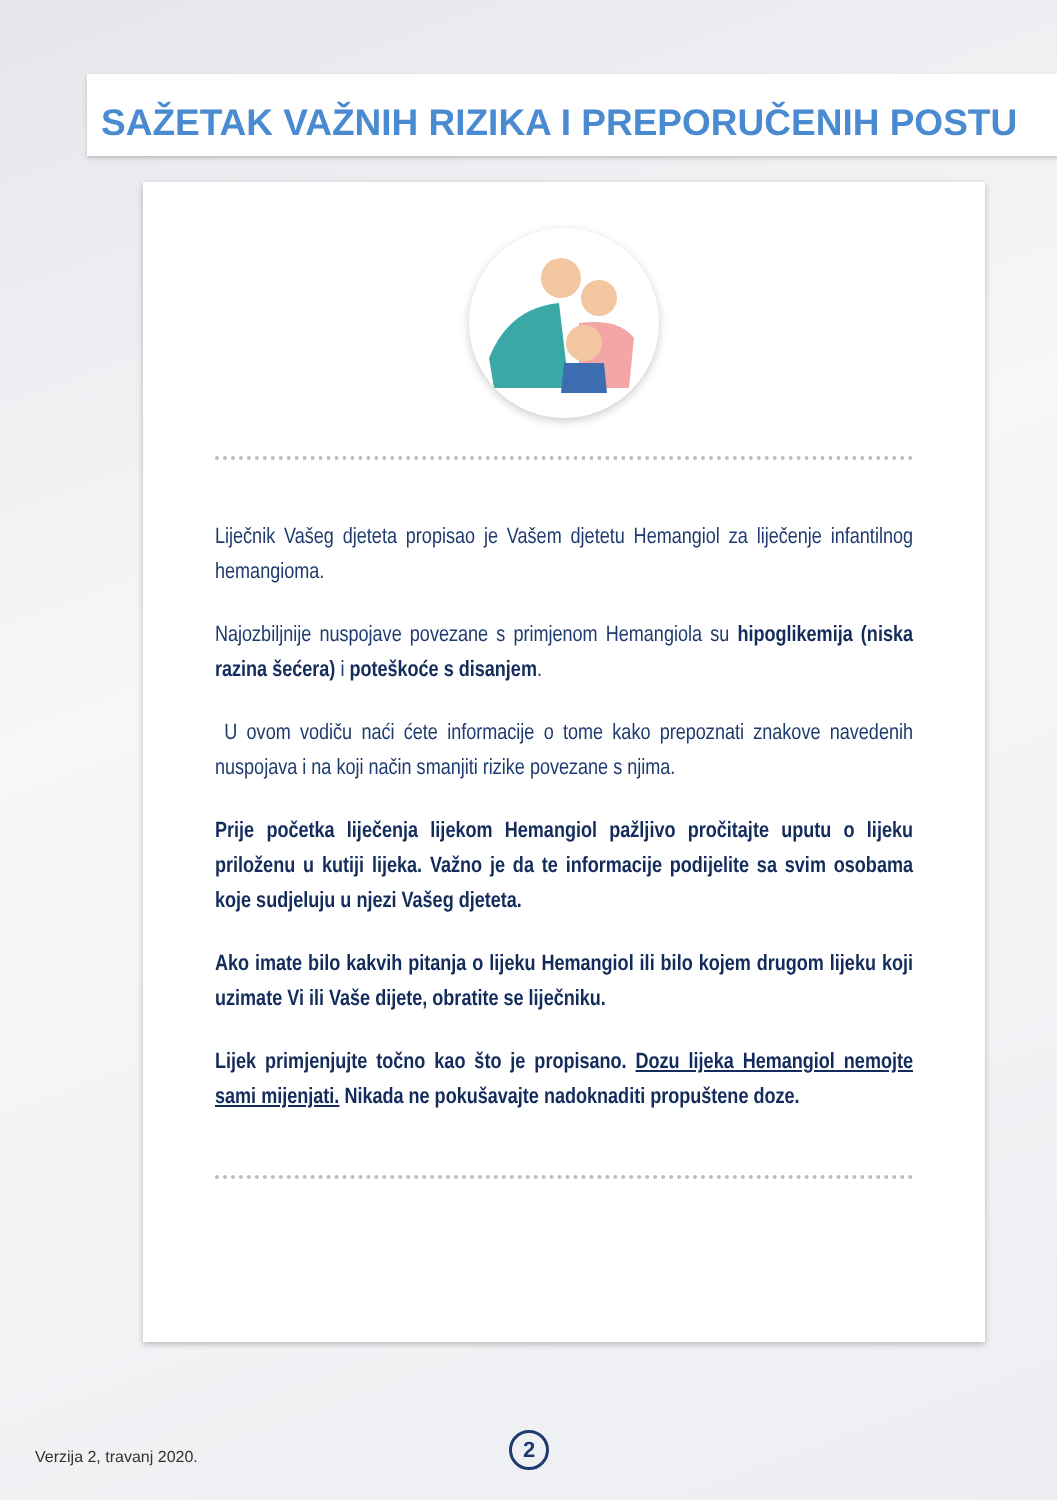SAŽETAK VAŽNIH RIZIKA I PREPORUČENIH POSTU
Liječnik Vašeg djeteta propisao je Vašem djetetu Hemangiol za liječenje infantilnog hemangioma.
Najozbiljnije nuspojave povezane s primjenom Hemangiola su hipoglikemija (niska razina šećera) i poteškoće s disanjem.
U ovom vodiču naći ćete informacije o tome kako prepoznati znakove navedenih nuspojava i na koji način smanjiti rizike povezane s njima.
Prije početka liječenja lijekom Hemangiol pažljivo pročitajte uputu o lijeku priloženu u kutiji lijeka. Važno je da te informacije podijelite sa svim osobama koje sudjeluju u njezi Vašeg djeteta.
Ako imate bilo kakvih pitanja o lijeku Hemangiol ili bilo kojem drugom lijeku koji uzimate Vi ili Vaše dijete, obratite se liječniku.
Lijek primjenjujte točno kao što je propisano. Dozu lijeka Hemangiol nemojte sami mijenjati. Nikada ne pokušavajte nadoknaditi propuštene doze.
Verzija 2, travanj 2020.
2